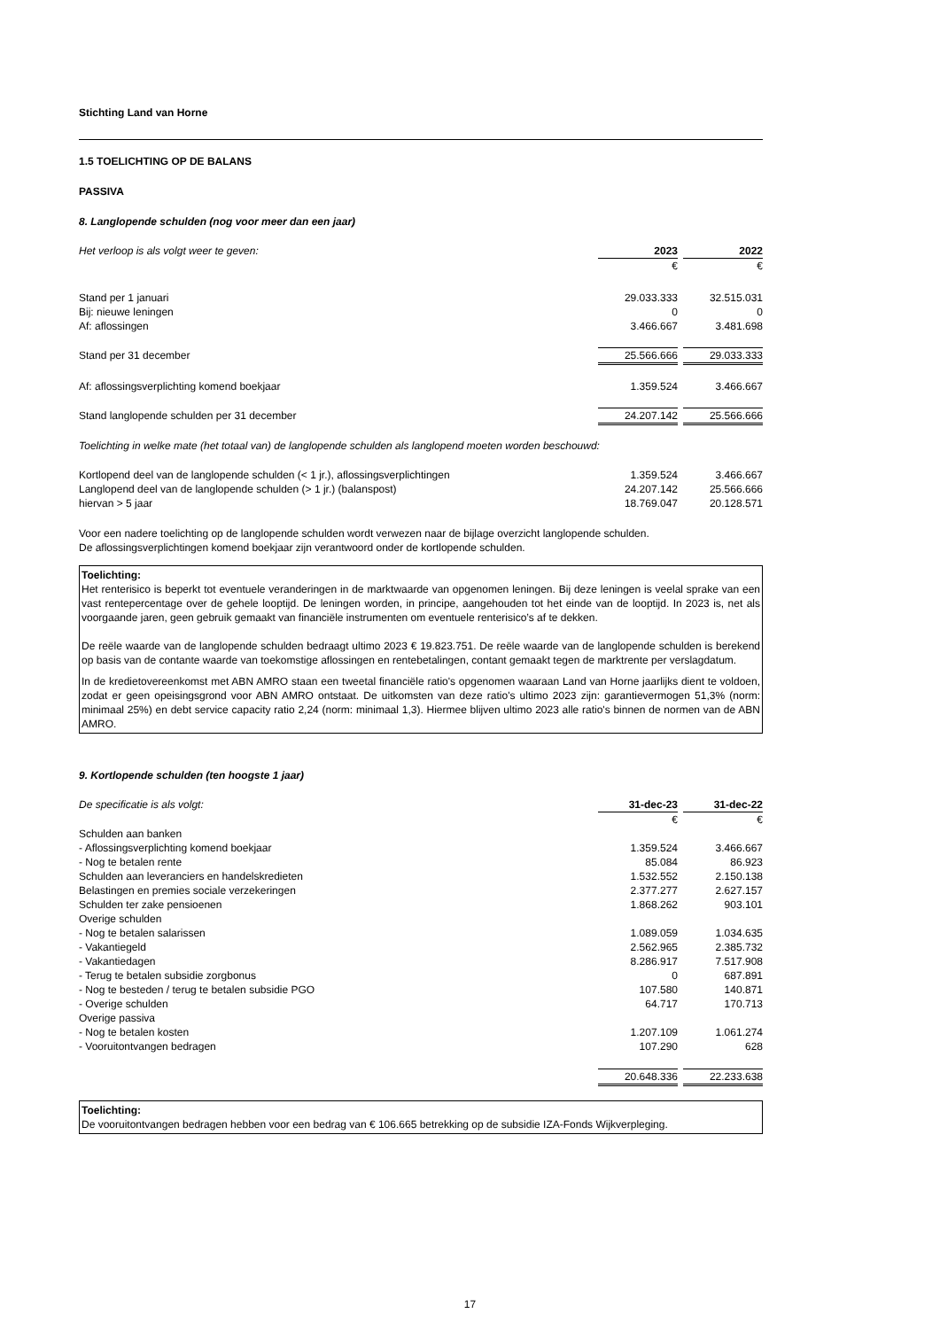Stichting Land van Horne
1.5 TOELICHTING OP DE BALANS
PASSIVA
8. Langlopende schulden (nog voor meer dan een jaar)
| Het verloop is als volgt weer te geven: | 2023 | | 2022 |
| | € | | € |
| Stand per 1 januari | 29.033.333 | | 32.515.031 |
| Bij: nieuwe leningen | 0 | | 0 |
| Af: aflossingen | 3.466.667 | | 3.481.698 |
| Stand per 31 december | 25.566.666 | | 29.033.333 |
| Af: aflossingsverplichting komend boekjaar | 1.359.524 | | 3.466.667 |
| Stand langlopende schulden per 31 december | 24.207.142 | | 25.566.666 |
Toelichting in welke mate (het totaal van) de langlopende schulden als langlopend moeten worden beschouwd:
| Kortlopend deel van de langlopende schulden (< 1 jr.), aflossingsverplichtingen | 1.359.524 | | 3.466.667 |
| Langlopend deel van de langlopende schulden (> 1 jr.) (balanspost) | 24.207.142 | | 25.566.666 |
| hiervan > 5 jaar | 18.769.047 | | 20.128.571 |
Voor een nadere toelichting op de langlopende schulden wordt verwezen naar de bijlage overzicht langlopende schulden.
De aflossingsverplichtingen komend boekjaar zijn verantwoord onder de kortlopende schulden.
Toelichting:
Het renterisico is beperkt tot eventuele veranderingen in de marktwaarde van opgenomen leningen. Bij deze leningen is veelal sprake van een vast rentepercentage over de gehele looptijd. De leningen worden, in principe, aangehouden tot het einde van de looptijd. In 2023 is, net als voorgaande jaren, geen gebruik gemaakt van financiële instrumenten om eventuele renterisico’s af te dekken.
De reële waarde van de langlopende schulden bedraagt ultimo 2023 € 19.823.751. De reële waarde van de langlopende schulden is berekend op basis van de contante waarde van toekomstige aflossingen en rentebetalingen, contant gemaakt tegen de marktrente per verslagdatum.
In de kredietovereenkomst met ABN AMRO staan een tweetal financiële ratio's opgenomen waaraan Land van Horne jaarlijks dient te voldoen, zodat er geen opeisingsgrond voor ABN AMRO ontstaat. De uitkomsten van deze ratio's ultimo 2023 zijn: garantievermogen 51,3% (norm: minimaal 25%) en debt service capacity ratio 2,24 (norm: minimaal 1,3). Hiermee blijven ultimo 2023 alle ratio's binnen de normen van de ABN AMRO.
9. Kortlopende schulden (ten hoogste 1 jaar)
| De specificatie is als volgt: | 31-dec-23 | | 31-dec-22 |
| | € | | € |
| Schulden aan banken | | | |
| - Aflossingsverplichting komend boekjaar | 1.359.524 | | 3.466.667 |
| - Nog te betalen rente | 85.084 | | 86.923 |
| Schulden aan leveranciers en handelskredieten | 1.532.552 | | 2.150.138 |
| Belastingen en premies sociale verzekeringen | 2.377.277 | | 2.627.157 |
| Schulden ter zake pensioenen | 1.868.262 | | 903.101 |
| Overige schulden | | | |
| - Nog te betalen salarissen | 1.089.059 | | 1.034.635 |
| - Vakantiegeld | 2.562.965 | | 2.385.732 |
| - Vakantiedagen | 8.286.917 | | 7.517.908 |
| - Terug te betalen subsidie zorgbonus | 0 | | 687.891 |
| - Nog te besteden / terug te betalen subsidie PGO | 107.580 | | 140.871 |
| - Overige schulden | 64.717 | | 170.713 |
| Overige passiva | | | |
| - Nog te betalen kosten | 1.207.109 | | 1.061.274 |
| - Vooruitontvangen bedragen | 107.290 | | 628 |
| | 20.648.336 | | 22.233.638 |
Toelichting:
De vooruitontvangen bedragen hebben voor een bedrag van € 106.665 betrekking op de subsidie IZA-Fonds Wijkverpleging.
17